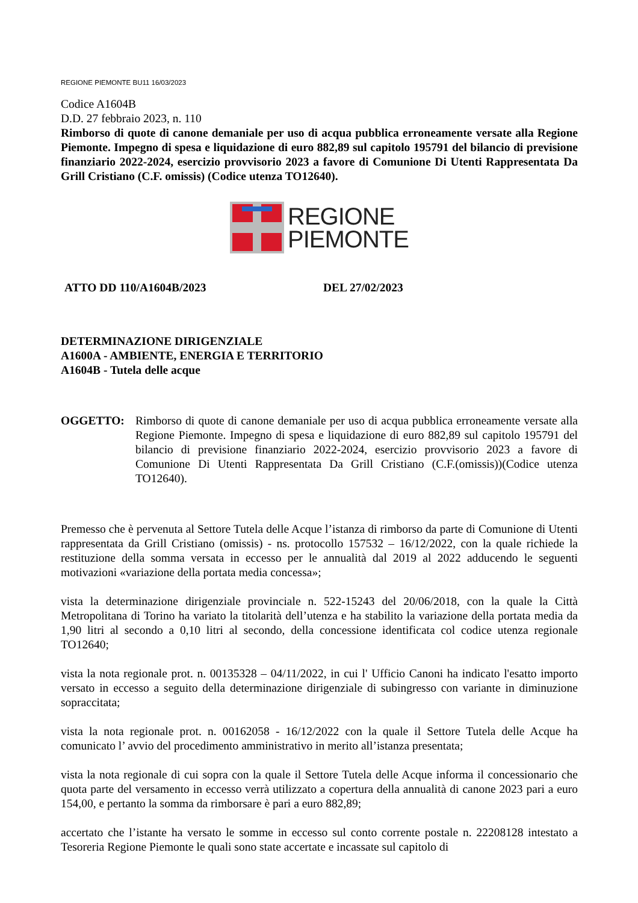REGIONE PIEMONTE BU11 16/03/2023
Codice A1604B
D.D. 27 febbraio 2023, n. 110
Rimborso di quote di canone demaniale per uso di acqua pubblica erroneamente versate alla Regione Piemonte. Impegno di spesa e liquidazione di euro 882,89 sul capitolo 195791 del bilancio di previsione finanziario 2022-2024, esercizio provvisorio 2023 a favore di Comunione Di Utenti Rappresentata Da Grill Cristiano (C.F. omissis) (Codice utenza TO12640).
REGIONE
PIEMONTE
ATTO DD 110/A1604B/2023 DEL 27/02/2023
DETERMINAZIONE DIRIGENZIALE
A1600A - AMBIENTE, ENERGIA E TERRITORIO
A1604B - Tutela delle acque
OGGETTO: Rimborso di quote di canone demaniale per uso di acqua pubblica erroneamente versate alla Regione Piemonte. Impegno di spesa e liquidazione di euro 882,89 sul capitolo 195791 del bilancio di previsione finanziario 2022-2024, esercizio provvisorio 2023 a favore di Comunione Di Utenti Rappresentata Da Grill Cristiano (C.F.(omissis))(Codice utenza TO12640).
Premesso che è pervenuta al Settore Tutela delle Acque l’istanza di rimborso da parte di Comunione di Utenti rappresentata da Grill Cristiano (omissis) - ns. protocollo 157532 – 16/12/2022, con la quale richiede la restituzione della somma versata in eccesso per le annualità dal 2019 al 2022 adducendo le seguenti motivazioni «variazione della portata media concessa»;
vista la determinazione dirigenziale provinciale n. 522-15243 del 20/06/2018, con la quale la Città Metropolitana di Torino ha variato la titolarità dell’utenza e ha stabilito la variazione della portata media da 1,90 litri al secondo a 0,10 litri al secondo, della concessione identificata col codice utenza regionale TO12640;
vista la nota regionale prot. n. 00135328 – 04/11/2022, in cui l' Ufficio Canoni ha indicato l'esatto importo versato in eccesso a seguito della determinazione dirigenziale di subingresso con variante in diminuzione sopraccitata;
vista la nota regionale prot. n. 00162058 - 16/12/2022 con la quale il Settore Tutela delle Acque ha comunicato l’ avvio del procedimento amministrativo in merito all’istanza presentata;
vista la nota regionale di cui sopra con la quale il Settore Tutela delle Acque informa il concessionario che quota parte del versamento in eccesso verrà utilizzato a copertura della annualità di canone 2023 pari a euro 154,00, e pertanto la somma da rimborsare è pari a euro 882,89;
accertato che l’istante ha versato le somme in eccesso sul conto corrente postale n. 22208128 intestato a Tesoreria Regione Piemonte le quali sono state accertate e incassate sul capitolo di